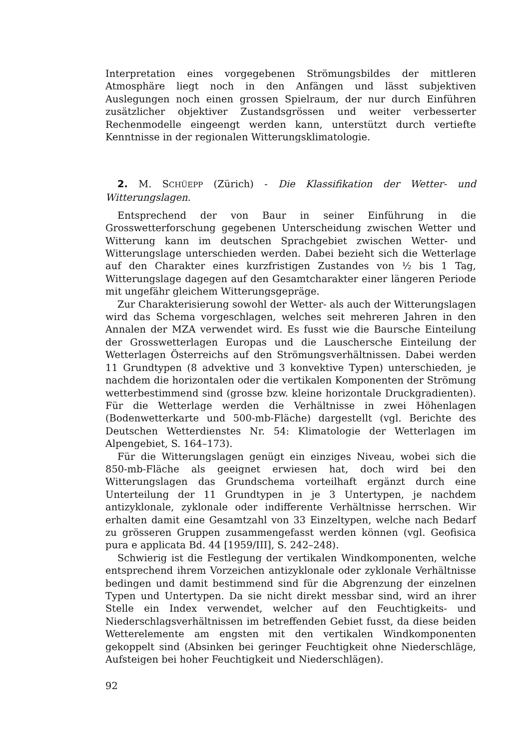Interpretation eines vorgegebenen Strömungsbildes der mittleren Atmosphäre liegt noch in den Anfängen und lässt subjektiven Auslegungen noch einen grossen Spielraum, der nur durch Einführen zusätzlicher objektiver Zustandsgrössen und weiter verbesserter Rechenmodelle eingeengt werden kann, unterstützt durch vertiefte Kenntnisse in der regionalen Witterungsklimatologie.
2. M. SCHÜEPP (Zürich) - Die Klassifikation der Wetter- und Witterungslagen.
Entsprechend der von Baur in seiner Einführung in die Grosswetterforschung gegebenen Unterscheidung zwischen Wetter und Witterung kann im deutschen Sprachgebiet zwischen Wetter- und Witterungslage unterschieden werden. Dabei bezieht sich die Wetterlage auf den Charakter eines kurzfristigen Zustandes von ½ bis 1 Tag, Witterungslage dagegen auf den Gesamtcharakter einer längeren Periode mit ungefähr gleichem Witterungsgepräge.
Zur Charakterisierung sowohl der Wetter- als auch der Witterungslagen wird das Schema vorgeschlagen, welches seit mehreren Jahren in den Annalen der MZA verwendet wird. Es fusst wie die Baursche Einteilung der Grosswetterlagen Europas und die Lauschersche Einteilung der Wetterlagen Österreichs auf den Strömungsverhältnissen. Dabei werden 11 Grundtypen (8 advektive und 3 konvektive Typen) unterschieden, je nachdem die horizontalen oder die vertikalen Komponenten der Strömung wetterbestimmend sind (grosse bzw. kleine horizontale Druckgradienten). Für die Wetterlage werden die Verhältnisse in zwei Höhenlagen (Bodenwetterkarte und 500-mb-Fläche) dargestellt (vgl. Berichte des Deutschen Wetterdienstes Nr. 54: Klimatologie der Wetterlagen im Alpengebiet, S. 164–173).
Für die Witterungslagen genügt ein einziges Niveau, wobei sich die 850-mb-Fläche als geeignet erwiesen hat, doch wird bei den Witterungslagen das Grundschema vorteilhaft ergänzt durch eine Unterteilung der 11 Grundtypen in je 3 Untertypen, je nachdem antizyklonale, zyklonale oder indifferente Verhältnisse herrschen. Wir erhalten damit eine Gesamtzahl von 33 Einzeltypen, welche nach Bedarf zu grösseren Gruppen zusammengefasst werden können (vgl. Geofisica pura e applicata Bd. 44 [1959/III], S. 242–248).
Schwierig ist die Festlegung der vertikalen Windkomponenten, welche entsprechend ihrem Vorzeichen antizyklonale oder zyklonale Verhältnisse bedingen und damit bestimmend sind für die Abgrenzung der einzelnen Typen und Untertypen. Da sie nicht direkt messbar sind, wird an ihrer Stelle ein Index verwendet, welcher auf den Feuchtigkeits- und Niederschlagsverhältnissen im betreffenden Gebiet fusst, da diese beiden Wetterelemente am engsten mit den vertikalen Windkomponenten gekoppelt sind (Absinken bei geringer Feuchtigkeit ohne Niederschläge, Aufsteigen bei hoher Feuchtigkeit und Niederschlägen).
92